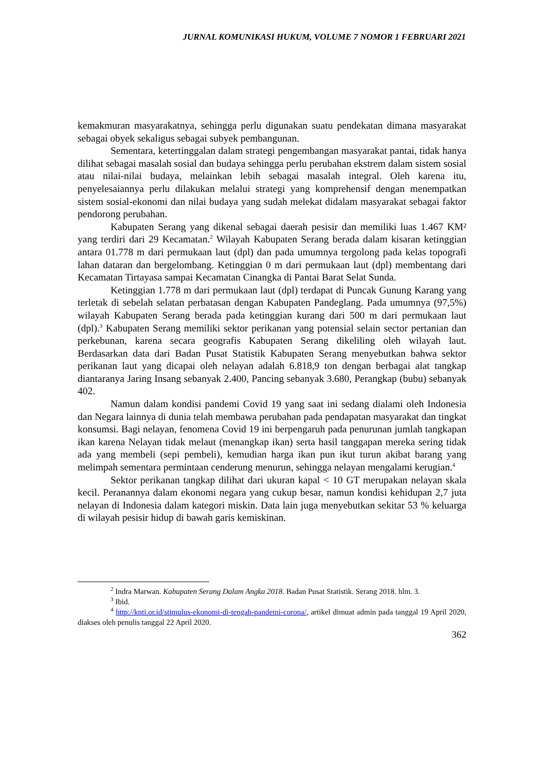JURNAL KOMUNIKASI HUKUM, VOLUME 7 NOMOR 1 FEBRUARI 2021
kemakmuran masyarakatnya, sehingga perlu digunakan suatu pendekatan dimana masyarakat sebagai obyek sekaligus sebagai subyek pembangunan.
Sementara, ketertinggalan dalam strategi pengembangan masyarakat pantai, tidak hanya dilihat sebagai masalah sosial dan budaya sehingga perlu perubahan ekstrem dalam sistem sosial atau nilai-nilai budaya, melainkan lebih sebagai masalah integral. Oleh karena itu, penyelesaiannya perlu dilakukan melalui strategi yang komprehensif dengan menempatkan sistem sosial-ekonomi dan nilai budaya yang sudah melekat didalam masyarakat sebagai faktor pendorong perubahan.
Kabupaten Serang yang dikenal sebagai daerah pesisir dan memiliki luas 1.467 KM² yang terdiri dari 29 Kecamatan.<sup>2</sup> Wilayah Kabupaten Serang berada dalam kisaran ketinggian antara 01.778 m dari permukaan laut (dpl) dan pada umumnya tergolong pada kelas topografi lahan dataran dan bergelombang. Ketinggian 0 m dari permukaan laut (dpl) membentang dari Kecamatan Tirtayasa sampai Kecamatan Cinangka di Pantai Barat Selat Sunda.
Ketinggian 1.778 m dari permukaan laut (dpl) terdapat di Puncak Gunung Karang yang terletak di sebelah selatan perbatasan dengan Kabupaten Pandeglang. Pada umumnya (97,5%) wilayah Kabupaten Serang berada pada ketinggian kurang dari 500 m dari permukaan laut (dpl).<sup>3</sup> Kabupaten Serang memiliki sektor perikanan yang potensial selain sector pertanian dan perkebunan, karena secara geografis Kabupaten Serang dikeliling oleh wilayah laut. Berdasarkan data dari Badan Pusat Statistik Kabupaten Serang menyebutkan bahwa sektor perikanan laut yang dicapai oleh nelayan adalah 6.818,9 ton dengan berbagai alat tangkap diantaranya Jaring Insang sebanyak 2.400, Pancing sebanyak 3.680, Perangkap (bubu) sebanyak 402.
Namun dalam kondisi pandemi Covid 19 yang saat ini sedang dialami oleh Indonesia dan Negara lainnya di dunia telah membawa perubahan pada pendapatan masyarakat dan tingkat konsumsi. Bagi nelayan, fenomena Covid 19 ini berpengaruh pada penurunan jumlah tangkapan ikan karena Nelayan tidak melaut (menangkap ikan) serta hasil tanggapan mereka sering tidak ada yang membeli (sepi pembeli), kemudian harga ikan pun ikut turun akibat barang yang melimpah sementara permintaan cenderung menurun, sehingga nelayan mengalami kerugian.<sup>4</sup>
Sektor perikanan tangkap dilihat dari ukuran kapal < 10 GT merupakan nelayan skala kecil. Peranannya dalam ekonomi negara yang cukup besar, namun kondisi kehidupan 2,7 juta nelayan di Indonesia dalam kategori miskin. Data lain juga menyebutkan sekitar 53 % keluarga di wilayah pesisir hidup di bawah garis kemiskinan.
<sup>2</sup> Indra Marwan. Kabupaten Serang Dalam Angka 2018. Badan Pusat Statistik. Serang 2018. hlm. 3.
<sup>3</sup> Ibid.
<sup>4</sup> http://knti.or.id/stimulus-ekonomi-di-tengah-pandemi-corona/, artikel dimuat admin pada tanggal 19 April 2020, diakses oleh penulis tanggal 22 April 2020.
362